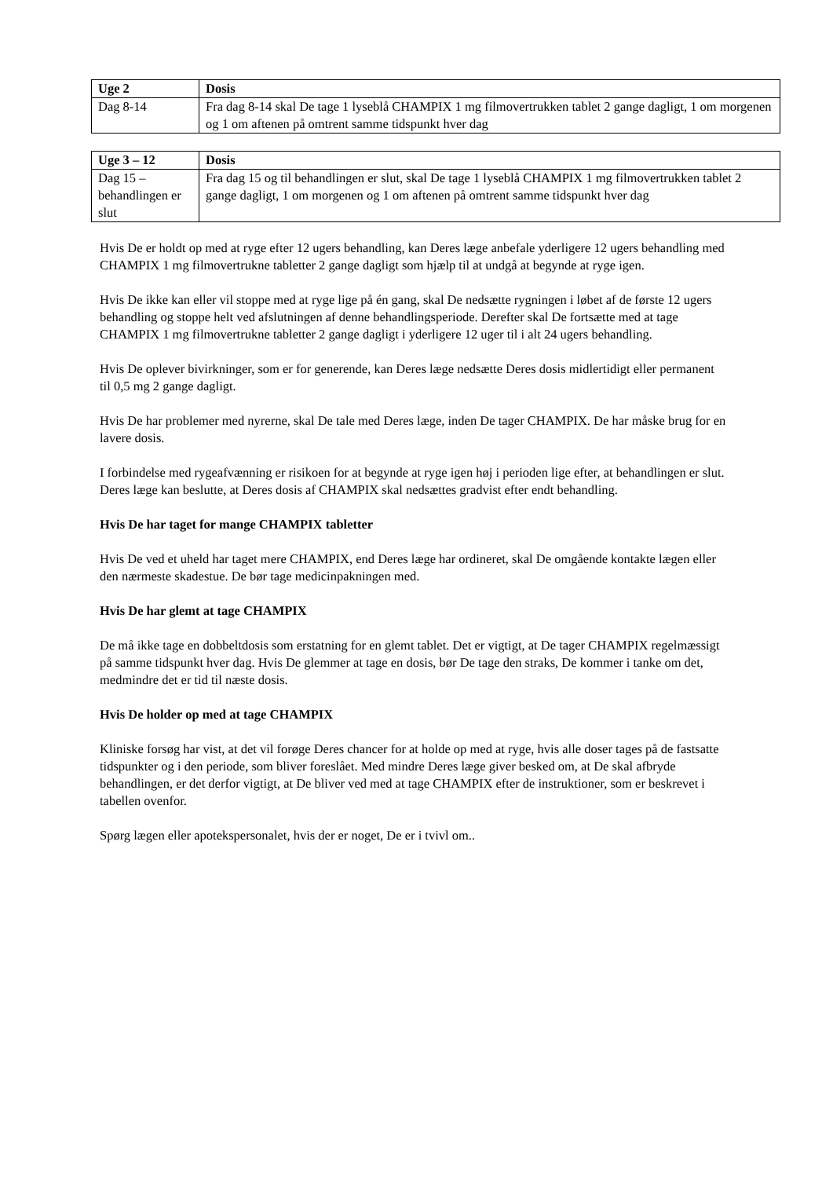| Uge 2 | Dosis |
| --- | --- |
| Dag 8-14 | Fra dag 8-14 skal De tage 1 lyseblå CHAMPIX 1 mg filmovertrukken tablet 2 gange dagligt, 1 om morgenen og 1 om aftenen på omtrent samme tidspunkt hver dag |
| Uge 3 – 12 | Dosis |
| --- | --- |
| Dag 15 – behandlingen er slut | Fra dag 15 og til behandlingen er slut, skal De tage 1 lyseblå CHAMPIX 1 mg filmovertrukken tablet 2 gange dagligt, 1 om morgenen og 1 om aftenen på omtrent samme tidspunkt hver dag |
Hvis De er holdt op med at ryge efter 12 ugers behandling, kan Deres læge anbefale yderligere 12 ugers behandling med CHAMPIX 1 mg filmovertrukne tabletter 2 gange dagligt som hjælp til at undgå at begynde at ryge igen.
Hvis De ikke kan eller vil stoppe med at ryge lige på én gang, skal De nedsætte rygningen i løbet af de første 12 ugers behandling og stoppe helt ved afslutningen af denne behandlingsperiode. Derefter skal De fortsætte med at tage CHAMPIX 1 mg filmovertrukne tabletter 2 gange dagligt i yderligere 12 uger til i alt 24 ugers behandling.
Hvis De oplever bivirkninger, som er for generende, kan Deres læge nedsætte Deres dosis midlertidigt eller permanent til 0,5 mg 2 gange dagligt.
Hvis De har problemer med nyrerne, skal De tale med Deres læge, inden De tager CHAMPIX. De har måske brug for en lavere dosis.
I forbindelse med rygeafvænning er risikoen for at begynde at ryge igen høj i perioden lige efter, at behandlingen er slut. Deres læge kan beslutte, at Deres dosis af CHAMPIX skal nedsættes gradvist efter endt behandling.
Hvis De har taget for mange CHAMPIX tabletter
Hvis De ved et uheld har taget mere CHAMPIX, end Deres læge har ordineret, skal De omgående kontakte lægen eller den nærmeste skadestue. De bør tage medicinpakningen med.
Hvis De har glemt at tage CHAMPIX
De må ikke tage en dobbeltdosis som erstatning for en glemt tablet. Det er vigtigt, at De tager CHAMPIX regelmæssigt på samme tidspunkt hver dag. Hvis De glemmer at tage en dosis, bør De tage den straks, De kommer i tanke om det, medmindre det er tid til næste dosis.
Hvis De holder op med at tage CHAMPIX
Kliniske forsøg har vist, at det vil forøge Deres chancer for at holde op med at ryge, hvis alle doser tages på de fastsatte tidspunkter og i den periode, som bliver foreslået. Med mindre Deres læge giver besked om, at De skal afbryde behandlingen, er det derfor vigtigt, at De bliver ved med at tage CHAMPIX efter de instruktioner, som er beskrevet i tabellen ovenfor.
Spørg lægen eller apotekspersonalet, hvis der er noget, De er i tvivl om..